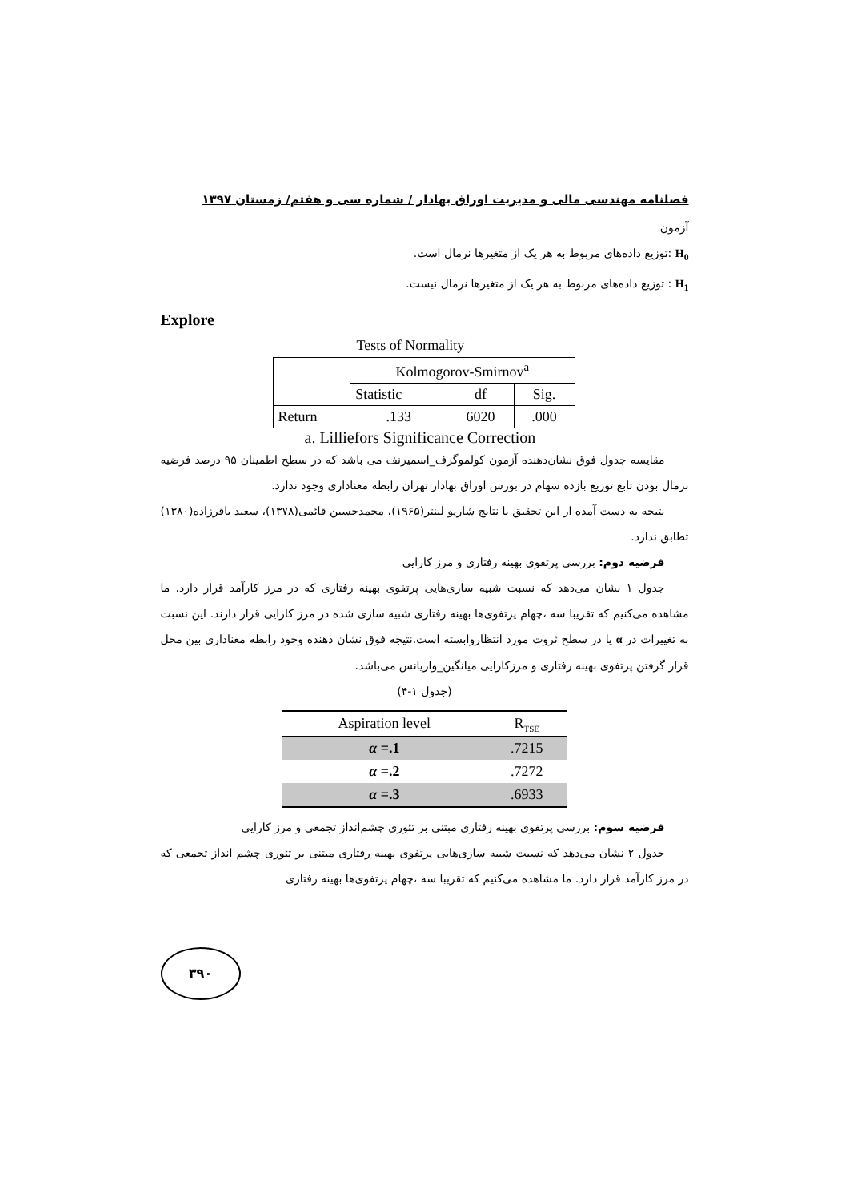فصلنامه مهندسی مالی و مدیریت اوراق بهادار / شماره سی و هفتم/ زمستان ۱۳۹۷
آزمون
H<sub>0</sub> :توزیع داده‌های مربوط به هر یک از متغیرها نرمال است.
H<sub>1</sub> : توزیع داده‌های مربوط به هر یک از متغیرها نرمال نیست.
Explore
Tests of Normality
| | Kolmogorov-Smirnov<sup>a</sup> | | |
| | Statistic | df | Sig. |
| Return | .133 | 6020 | .000 |
a. Lilliefors Significance Correction
مقایسه جدول فوق نشان‌دهنده آزمون کولموگرف_اسمیرنف می باشد که در سطح اطمینان ۹۵ درصد فرضیه نرمال بودن تابع توزیع بازده سهام در بورس اوراق بهادار تهران رابطه معناداری وجود ندارد.
نتیجه به دست آمده ار این تحقیق با نتایج شارپو لینتر(۱۹۶۵)، محمدحسین قائمی(۱۳۷۸)، سعید باقرزاده(۱۳۸۰) تطابق ندارد.
فرضیه دوم: بررسی پرتفوی بهینه رفتاری و مرز کارایی
جدول ۱ نشان می‌دهد که نسبت شبیه سازی‌هایی پرتفوی بهینه رفتاری که در مرز کارآمد قرار دارد. ما مشاهده می‌کنیم که تقریبا سه ،چهام پرتفوی‌ها بهینه رفتاری شبیه سازی شده در مرز کارایی قرار دارند. این نسبت به تغییرات در α یا در سطح ثروت مورد انتظاروابسته است.نتیجه فوق نشان دهنده وجود رابطه معناداری بین محل قرار گرفتن پرتفوی بهینه رفتاری و مرزکارایی میانگین_واریانس می‌باشد.
(جدول ۱-۴)
| Aspiration level | R<sub>TSE</sub> |
| --- | --- |
| α =.1 | .7215 |
| α =.2 | .7272 |
| α =.3 | .6933 |
فرضیه سوم: بررسی پرتفوی بهینه رفتاری مبتنی بر تئوری چشم‌انداز تجمعی و مرز کارایی
جدول ۲ نشان می‌دهد که نسبت شبیه سازی‌هایی پرتفوی بهینه رفتاری مبتنی بر تئوری چشم انداز تجمعی که در مرز کارآمد قرار دارد. ما مشاهده می‌کنیم که تقریبا سه ،چهام پرتفوی‌ها بهینه رفتاری
۳۹۰